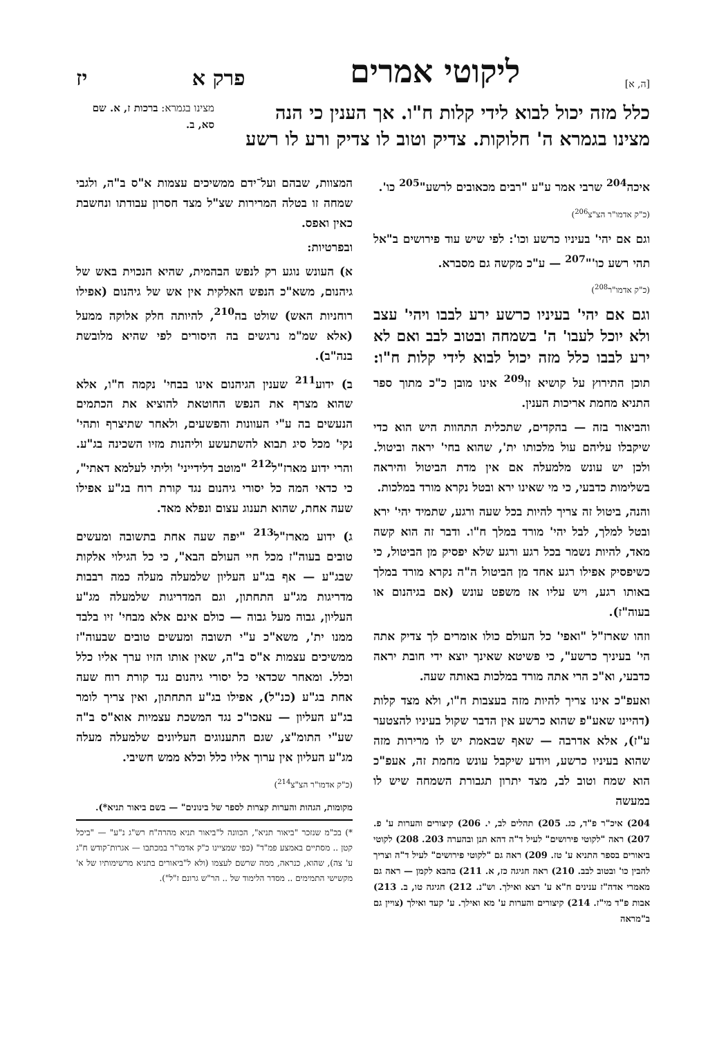[ה, א] ליקוטי אמרים פרק א יז
כלל מזה יכול לבוא לידי קלות ח"ו. אך הענין כי הנה מצינו בגמרא ה' חלוקות. צדיק וטוב לו צדיק ורע לו רשע
מצינו בגמרא: ברכות ז, א. שם סא, ב.
איכה<sup>204</sup> שרבי אמר ע"ע "רבים מכאובים לרשע"<sup>205</sup> כו'.
(כ"ק אדמו"ר הצ"צ<sup>206</sup>)
וגם אם יהי' בעיניו כרשע וכו': לפי שיש עוד פירושים ב"אל תהי רשע כו'"<sup>207</sup> — ע"כ מקשה גם מסברא.
(כ"ק אדמו"ר<sup>208</sup>)
וגם אם יהי' בעיניו כרשע ירע לבבו ויהי' עצב ולא יוכל לעבו' ה' בשמחה ובטוב לבב ואם לא ירע לבבו כלל מזה יכול לבוא לידי קלות ח"ו: תוכן התירוץ על קושיא זו<sup>209</sup> אינו מובן כ"כ מתוך ספר התניא מחמת אריכות הענין.
והביאור בזה — בהקדים, שתכלית התהוות היש הוא כדי שיקבלו עליהם עול מלכותו ית', שהוא בחי' יראה וביטול. ולכן יש עונש מלמעלה אם אין מדת הביטול והיראה בשלימות כדבעי, כי מי שאינו ירא ובטל נקרא מורד במלכות.
והנה, ביטול זה צריך להיות בכל שעה ורגע, שתמיד יהי' ירא ובטל למלך, לבל יהי' מורד במלך ח"ו. ודבר זה הוא קשה מאד, להיות נשמר בכל רגע ורגע שלא יפסיק מן הביטול, כי כשיפסיק אפילו רגע אחד מן הביטול ה"ה נקרא מורד במלך באותו רגע, ויש עליו אז משפט עונש (אם בגיהנום או בעוה"ז).
וזהו שארז"ל "ואפי' כל העולם כולו אומרים לך צדיק אתה הי' בעיניך כרשע", כי פשיטא שאינך יוצא ידי חובת יראה כדבעי, וא"כ הרי אתה מורד במלכות באותה שעה.
ואעפ"כ אינו צריך להיות מזה בעצבות ח"ו, ולא מצד קלות (דהיינו שאע"פ שהוא כרשע אין הדבר שקול בעיניו להצטער ע"ז), אלא אדרבה — שאף שבאמת יש לו מרירות מזה שהוא בעיניו כרשע, ויודע שיקבל עונש מחמת זה, אעפ"כ הוא שמח וטוב לב, מצד יתרון תגבורת השמחה שיש לו במעשה
204) איכ"ר פ"ד, כג. 205) תהלים לב, י. 206) קיצורים והערות ע' פ. 207) ראה "לקוטי פירושים" לעיל ד"ה דהא תנן ובהערה 203. 208) לקוטי ביאורים בספר התניא ע' טז. 209) ראה גם "לקוטי פירושים" לעיל ד"ה וצריך להבין כו' ובטוב לבב. 210) ראה חגיגה כז, א. 211) בהבא לקמן — ראה גם מאמרי אדה"ז ענינים ח"א ע' רצא ואילך. וש"נ. 212) חגיגה טו, ב. 213) אבות פ"ד מי"ז. 214) קיצורים והערות ע' מא ואילך. ע' קעד ואילך (צויין גם ב"מראה
המצוות, שבהם ועל־ידם ממשיכים עצמות א"ס ב"ה, ולגבי שמחה זו בטלה המרירות שצ"ל מצד חסרון עבודתו ונחשבת כאין ואפס.
ובפרטיות:
א) העונש נוגע רק לנפש הבהמית, שהיא הנכוית באש של גיהנום, משא"כ הנפש האלקית אין אש של גיהנום (אפילו רוחניות האש) שולט בה<sup>210</sup>, להיותה חלק אלוקה ממעל (אלא שמ"מ נרגשים בה היסורים לפי שהיא מלובשת בנה"ב).
ב) ידוע<sup>211</sup> שענין הגיהנום אינו בבחי' נקמה ח"ו, אלא שהוא מצרף את הנפש החוטאת להוציא את הכתמים הנעשים בה ע"י העוונות והפשעים, ולאחר שתיצרף ותהי' נקי' מכל סיג תבוא להשתעשע וליהנות מזיו השכינה בג"ע. והרי ידוע מארז"ל<sup>212</sup> "מוטב דלידייני' וליתי לעלמא דאתי", כי כדאי המה כל יסורי גיהנום נגד קורת רוח בג"ע אפילו שעה אחת, שהוא תענוג עצום ונפלא מאד.
ג) ידוע מארז"ל<sup>213</sup> "יפה שעה אחת בתשובה ומעשים טובים בעוה"ז מכל חיי העולם הבא", כי כל הגילוי אלקות שבג"ע — אף בג"ע העליון שלמעלה מעלה כמה רבבות מדריגות מג"ע התחתון, וגם המדריגות שלמעלה מג"ע העליון, גבוה מעל גבוה — כולם אינם אלא מבחי' זיו בלבד ממנו ית', משא"כ ע"י תשובה ומעשים טובים שבעוה"ז ממשיכים עצמות א"ס ב"ה, שאין אותו הזיו ערך אליו כלל וכלל. ומאחר שכדאי כל יסורי גיהנום נגד קורת רוח שעה אחת בג"ע (כנ"ל), אפילו בג"ע התחתון, ואין צריך לומר בג"ע העליון — עאכו"כ נגד המשכת עצמיות אוא"ס ב"ה שע"י התומ"צ, שגם התענוגים העליונים שלמעלה מעלה מג"ע העליון אין ערוך אליו כלל וכלא ממש חשיבי.
(כ"ק אדמו"ר הצ"צ<sup>214</sup>)
מקומות, הגהות והערות קצרות לספר של בינונים" — בשם ביאור תניא*).
*) בכ"מ שנזכר "ביאור תניא", הכוונה ל"ביאור תניא מהרה"ח רש"ג נ"ע" — "ביכל קטן .. מסתיים באמצע פמ"ד" (כפי שמציינו כ"ק אדמו"ר במכתבו — אגרות־קודש ח"ג ע' צה), שהוא, כנראה, ממה שרשם לעצמו (ולא ל"ביאורים בתניא מרשימותיו של א' מקשישי התמימים .. מסדר הלימוד של .. הר"ש גרונם ז"ל").